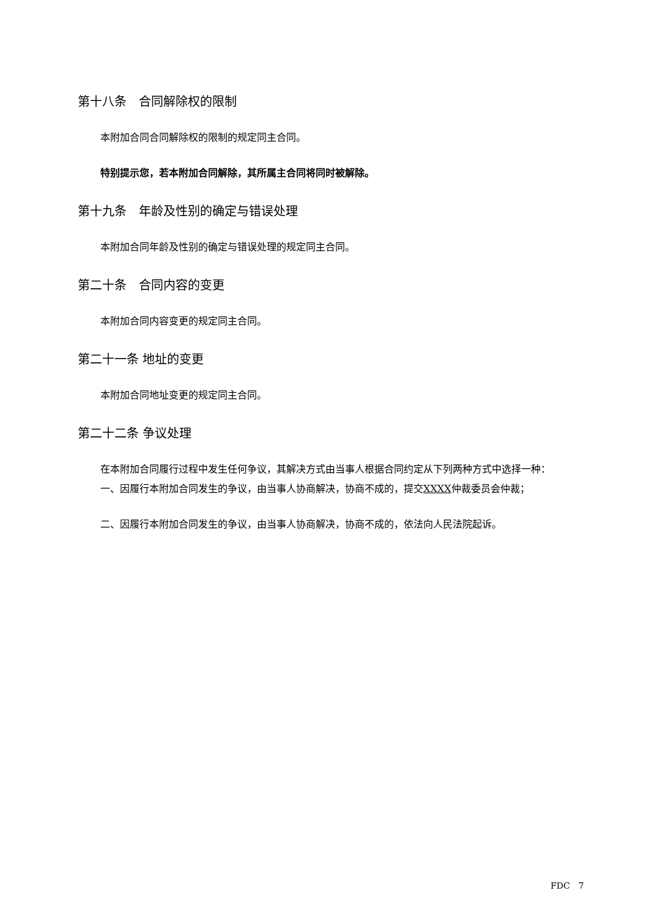第十八条　合同解除权的限制
本附加合同合同解除权的限制的规定同主合同。
特别提示您，若本附加合同解除，其所属主合同将同时被解除。
第十九条　年龄及性别的确定与错误处理
本附加合同年龄及性别的确定与错误处理的规定同主合同。
第二十条　合同内容的变更
本附加合同内容变更的规定同主合同。
第二十一条 地址的变更
本附加合同地址变更的规定同主合同。
第二十二条 争议处理
在本附加合同履行过程中发生任何争议，其解决方式由当事人根据合同约定从下列两种方式中选择一种：
一、因履行本附加合同发生的争议，由当事人协商解决，协商不成的，提交XXXX仲裁委员会仲裁；
二、因履行本附加合同发生的争议，由当事人协商解决，协商不成的，依法向人民法院起诉。
FDC　7